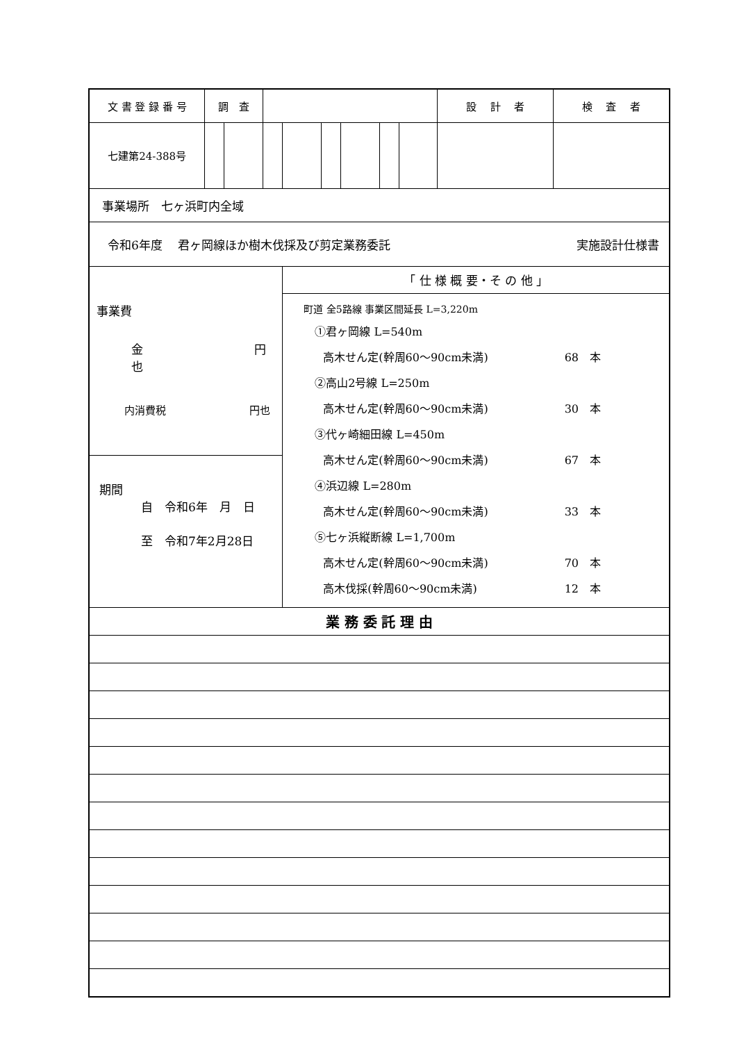| 文 書 登 録 番 号 | 調 査 | | | | | | | | 設 計 者 | 検 査 者 |
| 七建第24-388号 | | | | | | | | | | |
| 事業場所 七ヶ浜町内全域 | | | | | | | | | | |
| 令和6年度 君ヶ岡線ほか樹木伐採及び剪定業務委託 実施設計仕様書 | | | | | | | | | | |
| 事業費 金 円也 内消費税 円也 | | | | 「 仕 様 概 要・そ の 他 」 | | | | | | |
| | | | | 町道 全5路線 事業区間延長 L=3,220m ①君ヶ岡線 L=540m 高木せん定(幹周60～90cm未満) 68 本 ②高山2号線 L=250m 高木せん定(幹周60～90cm未満) 30 本 ③代ヶ崎細田線 L=450m 高木せん定(幹周60～90cm未満) 67 本 ④浜辺線 L=280m 高木せん定(幹周60～90cm未満) 33 本 ⑤七ヶ浜縦断線 L=1,700m 高木せん定(幹周60～90cm未満) 70 本 高木伐採(幹周60～90cm未満) 12 本 | | | | | | |
| 期間 自 令和6年 月 日 至 令和7年2月28日 | | | | | | | | | | |
| 業 務 委 託 理 由 | | | | | | | | | | |